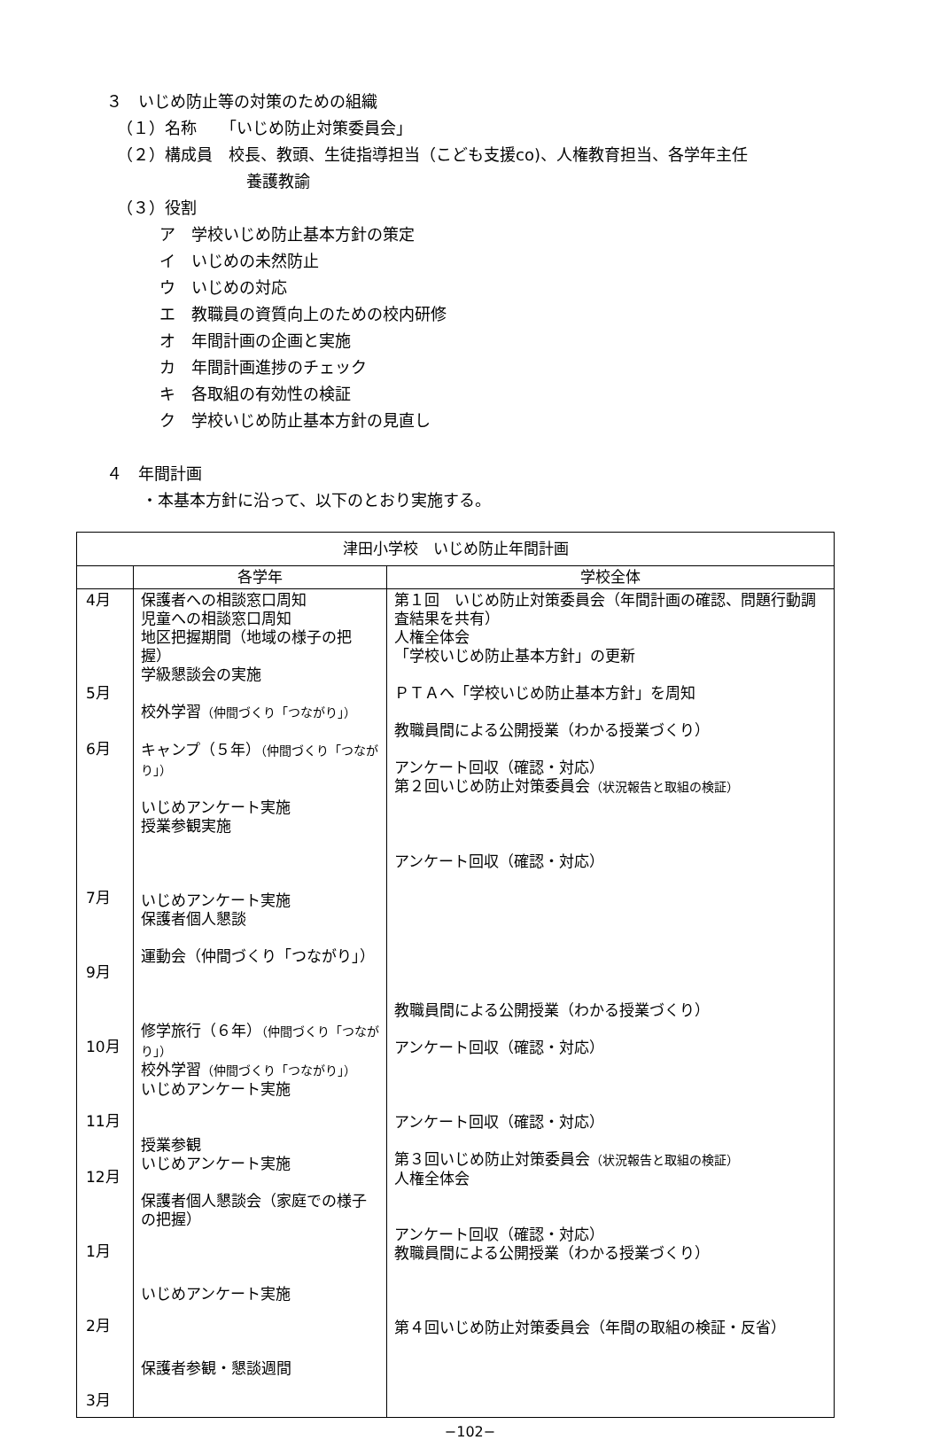３　いじめ防止等の対策のための組織
（１）名称　　「いじめ防止対策委員会」
（２）構成員　校長、教頭、生徒指導担当（こども支援co)、人権教育担当、各学年主任
養護教諭
（３）役割
ア　学校いじめ防止基本方針の策定
イ　いじめの未然防止
ウ　いじめの対応
エ　教職員の資質向上のための校内研修
オ　年間計画の企画と実施
カ　年間計画進捗のチェック
キ　各取組の有効性の検証
ク　学校いじめ防止基本方針の見直し
４　年間計画
・本基本方針に沿って、以下のとおり実施する。
| 津田小学校 いじめ防止年間計画 | | |
| --- | --- | --- |
| | 各学年 | 学校全体 |
| 4月 5月 6月 7月 9月 10月 11月 12月 1月 2月 3月 | 保護者への相談窓口周知 児童への相談窓口周知 地区把握期間（地域の様子の把握） 学級懇談会の実施 校外学習 （仲間づくり「つながり」） キャンプ（５年） （仲間づくり「つながり」） いじめアンケート実施 授業参観実施 いじめアンケート実施 保護者個人懇談 運動会（仲間づくり「つながり」） 修学旅行（６年） （仲間づくり「つながり」） 校外学習 （仲間づくり「つながり」） いじめアンケート実施 授業参観 いじめアンケート実施 保護者個人懇談会（家庭での様子の把握） いじめアンケート実施 保護者参観・懇談週間 | 第１回 いじめ防止対策委員会（年間計画の確認、問題行動調査結果を共有） 人権全体会 「学校いじめ防止基本方針」の更新 ＰＴＡへ「学校いじめ防止基本方針」を周知 教職員間による公開授業（わかる授業づくり） アンケート回収（確認・対応） 第２回いじめ防止対策委員会 （状況報告と取組の検証） アンケート回収（確認・対応） 教職員間による公開授業（わかる授業づくり） アンケート回収（確認・対応） アンケート回収（確認・対応） 第３回いじめ防止対策委員会 （状況報告と取組の検証） 人権全体会 アンケート回収（確認・対応） 教職員間による公開授業（わかる授業づくり） 第４回いじめ防止対策委員会（年間の取組の検証・反省） |
−102−